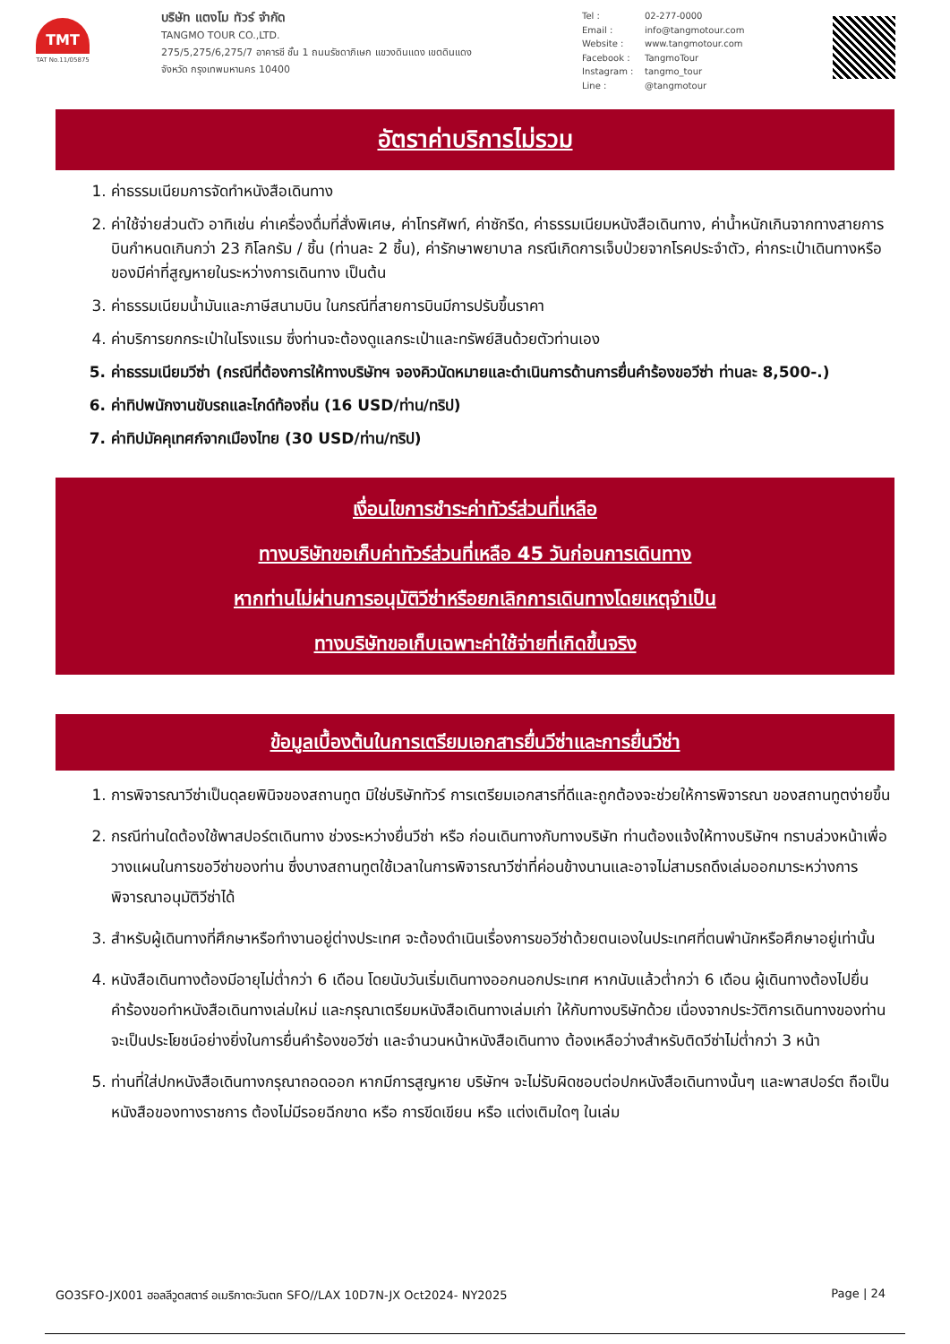TMT
TAT No.11/05875
บริษัท แตงโม ทัวร์ จำกัด
TANGMO TOUR CO.,LTD.
275/5,275/6,275/7 อาคารชี ชั้น 1 ถนนรัชดาภิเษก แขวงดินแดง เขตดินแดง
จังหวัด กรุงเทพมหานคร 10400
Tel : 02-277-0000
Email : info@tangmotour.com
Website : www.tangmotour.com
Facebook : TangmoTour
Instagram : tangmo_tour
Line : @tangmotour
อัตราค่าบริการไม่รวม
1. ค่าธรรมเนียมการจัดทำหนังสือเดินทาง
2. ค่าใช้จ่ายส่วนตัว อาทิเช่น ค่าเครื่องดื่มที่สั่งพิเศษ, ค่าโทรศัพท์, ค่าซักรีด, ค่าธรรมเนียมหนังสือเดินทาง, ค่าน้ำหนักเกินจากทางสายการบินกำหนดเกินกว่า 23 กิโลกรัม / ชิ้น (ท่านละ 2 ชิ้น), ค่ารักษาพยาบาล กรณีเกิดการเจ็บป่วยจากโรคประจำตัว, ค่ากระเป๋าเดินทางหรือของมีค่าที่สูญหายในระหว่างการเดินทาง เป็นต้น
3. ค่าธรรมเนียมน้ำมันและภาษีสนามบิน ในกรณีที่สายการบินมีการปรับขึ้นราคา
4. ค่าบริการยกกระเป๋าในโรงแรม ซึ่งท่านจะต้องดูแลกระเป๋าและทรัพย์สินด้วยตัวท่านเอง
5. ค่าธรรมเนียมวีซ่า (กรณีที่ต้องการให้ทางบริษัทฯ จองคิวนัดหมายและดำเนินการด้านการยื่นคำร้องขอวีซ่า ท่านละ 8,500-.)
6. ค่าทิปพนักงานขับรถและไกด์ท้องถิ่น (16 USD/ท่าน/ทริป)
7. ค่าทิปมัคคุเทศก์จากเมืองไทย (30 USD/ท่าน/ทริป)
เงื่อนไขการชำระค่าทัวร์ส่วนที่เหลือ
ทางบริษัทขอเก็บค่าทัวร์ส่วนที่เหลือ 45 วันก่อนการเดินทาง
หากท่านไม่ผ่านการอนุมัติวีซ่าหรือยกเลิกการเดินทางโดยเหตุจำเป็น
ทางบริษัทขอเก็บเฉพาะค่าใช้จ่ายที่เกิดขึ้นจริง
ข้อมูลเบื้องต้นในการเตรียมเอกสารยื่นวีซ่าและการยื่นวีซ่า
1. การพิจารณาวีซ่าเป็นดุลยพินิจของสถานทูต มิใช่บริษัททัวร์ การเตรียมเอกสารที่ดีและถูกต้องจะช่วยให้การพิจารณา ของสถานทูตง่ายขึ้น
2. กรณีท่านใดต้องใช้พาสปอร์ตเดินทาง ช่วงระหว่างยื่นวีซ่า หรือ ก่อนเดินทางกับทางบริษัท ท่านต้องแจ้งให้ทางบริษัทฯ ทราบล่วงหน้าเพื่อวางแผนในการขอวีซ่าของท่าน ซึ่งบางสถานทูตใช้เวลาในการพิจารณาวีซ่าที่ค่อนข้างนานและอาจไม่สามรถดึงเล่มออกมาระหว่างการพิจารณาอนุมัติวีซ่าได้
3. สำหรับผู้เดินทางที่ศึกษาหรือทำงานอยู่ต่างประเทศ จะต้องดำเนินเรื่องการขอวีซ่าด้วยตนเองในประเทศที่ตนพำนักหรือศึกษาอยู่เท่านั้น
4. หนังสือเดินทางต้องมีอายุไม่ต่ำกว่า 6 เดือน โดยนับวันเริ่มเดินทางออกนอกประเทศ หากนับแล้วต่ำกว่า 6 เดือน ผู้เดินทางต้องไปยื่นคำร้องขอทำหนังสือเดินทางเล่มใหม่ และกรุณาเตรียมหนังสือเดินทางเล่มเก่า ให้กับทางบริษัทด้วย เนื่องจากประวัติการเดินทางของท่านจะเป็นประโยชน์อย่างยิ่งในการยื่นคำร้องขอวีซ่า และจำนวนหน้าหนังสือเดินทาง ต้องเหลือว่างสำหรับติดวีซ่าไม่ต่ำกว่า 3 หน้า
5. ท่านที่ใส่ปกหนังสือเดินทางกรุณาถอดออก หากมีการสูญหาย บริษัทฯ จะไม่รับผิดชอบต่อปกหนังสือเดินทางนั้นๆ และพาสปอร์ต ถือเป็นหนังสือของทางราชการ ต้องไม่มีรอยฉีกขาด หรือ การขีดเขียน หรือ แต่งเติมใดๆ ในเล่ม
GO3SFO-JX001 ฮอลลีวูดสตาร์ อเมริกาตะวันตก SFO//LAX 10D7N-JX Oct2024- NY2025 Page | 24